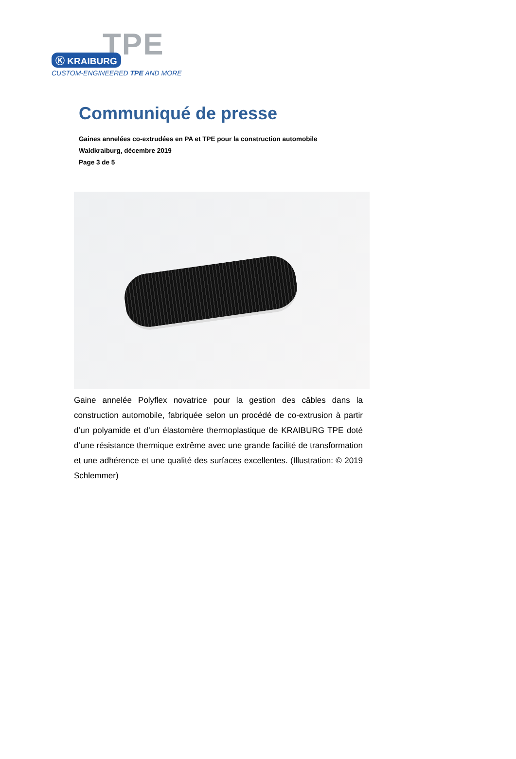TPE
Ⓚ KRAIBURG
CUSTOM-ENGINEERED TPE AND MORE
Communiqué de presse
Gaines annelées co-extrudées en PA et TPE pour la construction automobile
Waldkraiburg, décembre 2019
Page 3 de 5
Gaine annelée Polyflex novatrice pour la gestion des câbles dans la construction automobile, fabriquée selon un procédé de co-extrusion à partir d’un polyamide et d’un élastomère thermoplastique de KRAIBURG TPE doté d’une résistance thermique extrême avec une grande facilité de transformation et une adhérence et une qualité des surfaces excellentes. (Illustration: © 2019 Schlemmer)